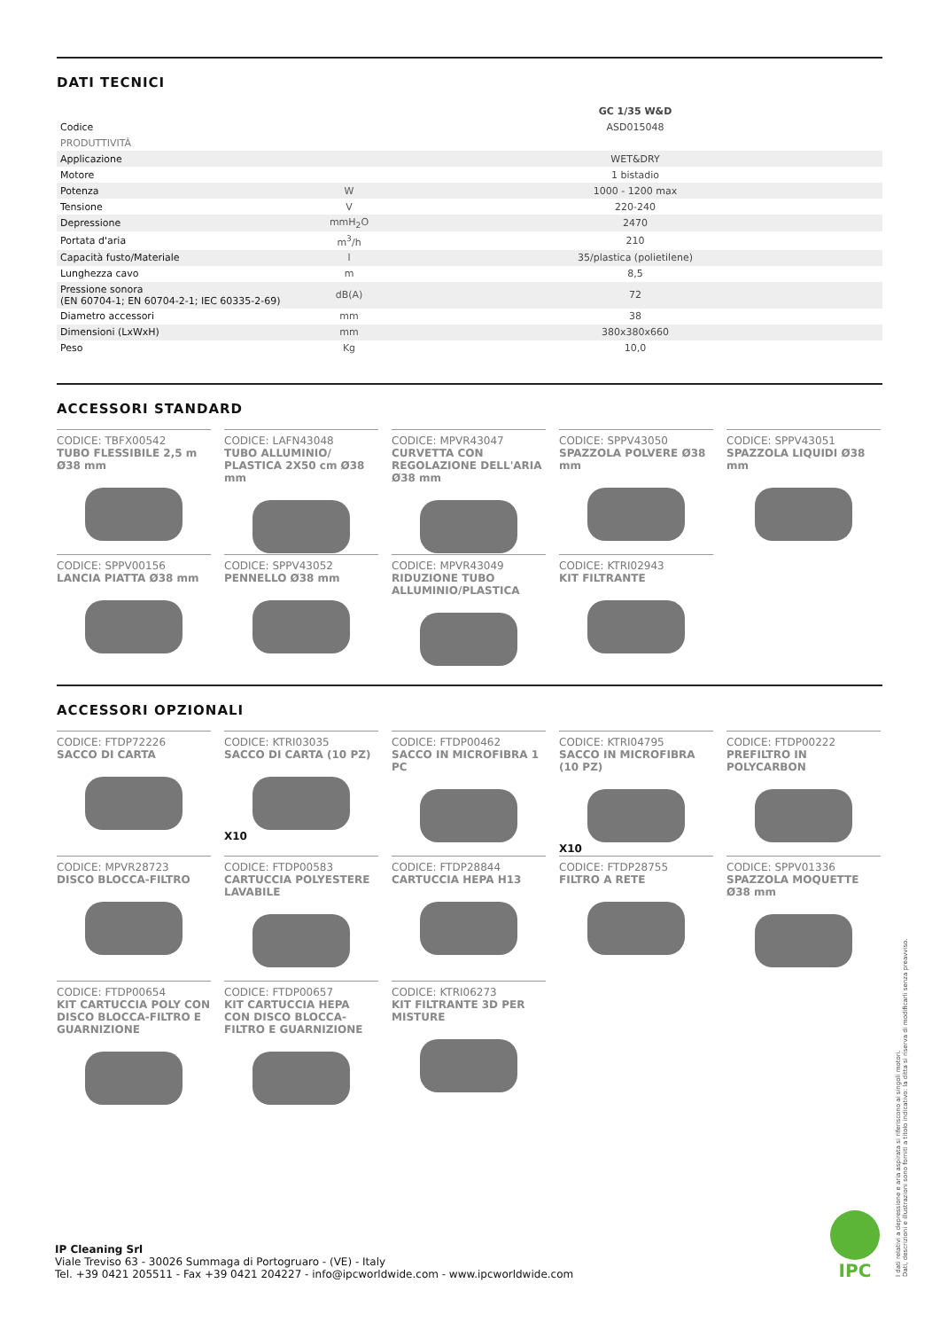DATI TECNICI
| | | GC 1/35 W&D |
| Codice | | ASD015048 |
| PRODUTTIVITÀ | | |
| Applicazione | | WET&DRY |
| Motore | | 1 bistadio |
| Potenza | W | 1000 - 1200 max |
| Tensione | V | 220-240 |
| Depressione | mmH<sub>2</sub>O | 2470 |
| Portata d'aria | m<sup>3</sup>/h | 210 |
| Capacità fusto/Materiale | l | 35/plastica (polietilene) |
| Lunghezza cavo | m | 8,5 |
| Pressione sonora (EN 60704-1; EN 60704-2-1; IEC 60335-2-69) | dB(A) | 72 |
| Diametro accessori | mm | 38 |
| Dimensioni (LxWxH) | mm | 380x380x660 |
| Peso | Kg | 10,0 |
ACCESSORI STANDARD
CODICE: TBFX00542
TUBO FLESSIBILE 2,5 m Ø38 mm
CODICE: LAFN43048
TUBO ALLUMINIO/ PLASTICA 2X50 cm Ø38 mm
CODICE: MPVR43047
CURVETTA CON REGOLAZIONE DELL'ARIA Ø38 mm
CODICE: SPPV43050
SPAZZOLA POLVERE Ø38 mm
CODICE: SPPV43051
SPAZZOLA LIQUIDI Ø38 mm
CODICE: SPPV00156
LANCIA PIATTA Ø38 mm
CODICE: SPPV43052
PENNELLO Ø38 mm
CODICE: MPVR43049
RIDUZIONE TUBO ALLUMINIO/PLASTICA
CODICE: KTRI02943
KIT FILTRANTE
ACCESSORI OPZIONALI
CODICE: FTDP72226
SACCO DI CARTA
CODICE: KTRI03035
SACCO DI CARTA (10 PZ)
X10
CODICE: FTDP00462
SACCO IN MICROFIBRA 1 PC
CODICE: KTRI04795
SACCO IN MICROFIBRA (10 PZ)
X10
CODICE: FTDP00222
PREFILTRO IN POLYCARBON
CODICE: MPVR28723
DISCO BLOCCA-FILTRO
CODICE: FTDP00583
CARTUCCIA POLYESTERE LAVABILE
CODICE: FTDP28844
CARTUCCIA HEPA H13
CODICE: FTDP28755
FILTRO A RETE
CODICE: SPPV01336
SPAZZOLA MOQUETTE Ø38 mm
CODICE: FTDP00654
KIT CARTUCCIA POLY CON DISCO BLOCCA-FILTRO E GUARNIZIONE
CODICE: FTDP00657
KIT CARTUCCIA HEPA CON DISCO BLOCCA-FILTRO E GUARNIZIONE
CODICE: KTRI06273
KIT FILTRANTE 3D PER MISTURE
IP Cleaning Srl
Viale Treviso 63 - 30026 Summaga di Portogruaro - (VE) - Italy
Tel. +39 0421 205511 - Fax +39 0421 204227 - info@ipcworldwide.com - www.ipcworldwide.com
IPC
I dati relativi a depressione e aria aspirata si riferiscono ai singoli motori.
Dati, descrizioni e illustrazioni sono forniti a titolo indicativo: la ditta si riserva di modificarli senza preavviso.